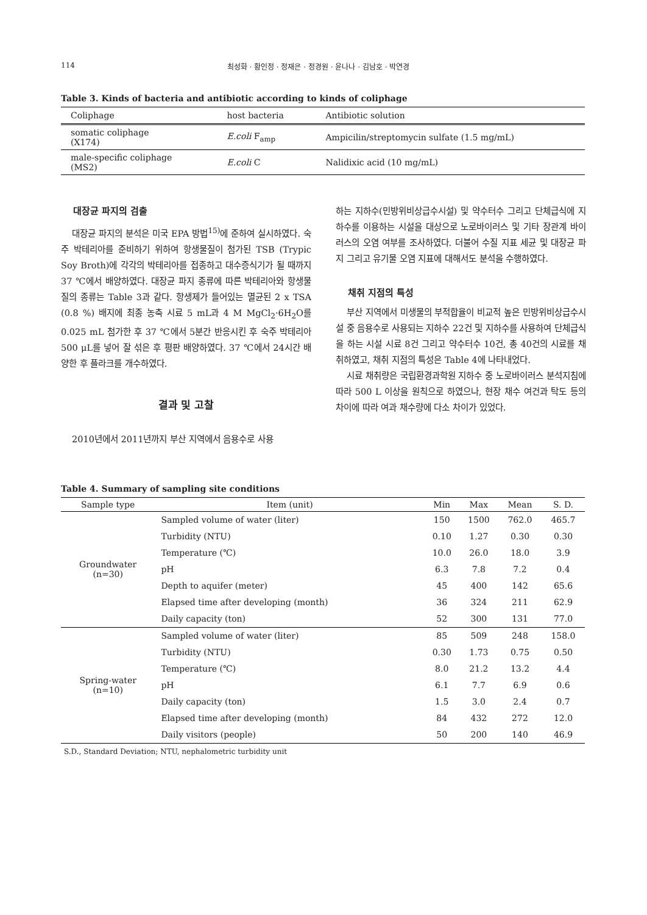114 최성화 · 황인정 · 정재은 · 정경원 · 윤나나 · 김남호 · 박연경
Table 3. Kinds of bacteria and antibiotic according to kinds of coliphage
| Coliphage | host bacteria | Antibiotic solution |
| --- | --- | --- |
| somatic coliphage (X174) | E.coli F<sub>amp</sub> | Ampicilin/streptomycin sulfate (1.5 mg/mL) |
| male-specific coliphage (MS2) | E.coli C | Nalidixic acid (10 mg/mL) |
대장균 파지의 검출
대장균 파지의 분석은 미국 EPA 방법<sup>15)</sup>에 준하여 실시하였다. 숙주 박테리아를 준비하기 위하여 항생물질이 첨가된 TSB (Trypic Soy Broth)에 각각의 박테리아를 접종하고 대수증식기가 될 때까지 37 ℃에서 배양하였다. 대장균 파지 종류에 따른 박테리아와 항생물질의 종류는 Table 3과 같다. 항생제가 들어있는 멸균된 2 x TSA (0.8 %) 배지에 최종 농축 시료 5 mL과 4 M MgCl<sub>2</sub>·6H<sub>2</sub>O를 0.025 mL 첨가한 후 37 ℃에서 5분간 반응시킨 후 숙주 박테리아 500 μL를 넣어 잘 섞은 후 평판 배양하였다. 37 ℃에서 24시간 배양한 후 플라크를 개수하였다.
결과 및 고찰
2010년에서 2011년까지 부산 지역에서 음용수로 사용
하는 지하수(민방위비상급수시설) 및 약수터수 그리고 단체급식에 지하수를 이용하는 시설을 대상으로 노로바이러스 및 기타 장관계 바이러스의 오염 여부를 조사하였다. 더불어 수질 지표 세균 및 대장균 파지 그리고 유기물 오염 지표에 대해서도 분석을 수행하였다.
채취 지점의 특성
부산 지역에서 미생물의 부적합율이 비교적 높은 민방위비상급수시설 중 음용수로 사용되는 지하수 22건 및 지하수를 사용하여 단체급식을 하는 시설 시료 8건 그리고 약수터수 10건, 총 40건의 시료를 채취하였고, 채취 지점의 특성은 Table 4에 나타내었다.
시료 채취량은 국립환경과학원 지하수 중 노로바이러스 분석지침에 따라 500 L 이상을 원칙으로 하였으나, 현장 채수 여건과 탁도 등의 차이에 따라 여과 채수량에 다소 차이가 있었다.
Table 4. Summary of sampling site conditions
| Sample type | Item (unit) | Min | Max | Mean | S. D. |
| --- | --- | --- | --- | --- | --- |
| Groundwater (n=30) | Sampled volume of water (liter) | 150 | 1500 | 762.0 | 465.7 |
| | Turbidity (NTU) | 0.10 | 1.27 | 0.30 | 0.30 |
| | Temperature (℃) | 10.0 | 26.0 | 18.0 | 3.9 |
| | pH | 6.3 | 7.8 | 7.2 | 0.4 |
| | Depth to aquifer (meter) | 45 | 400 | 142 | 65.6 |
| | Elapsed time after developing (month) | 36 | 324 | 211 | 62.9 |
| | Daily capacity (ton) | 52 | 300 | 131 | 77.0 |
| Spring-water (n=10) | Sampled volume of water (liter) | 85 | 509 | 248 | 158.0 |
| | Turbidity (NTU) | 0.30 | 1.73 | 0.75 | 0.50 |
| | Temperature (℃) | 8.0 | 21.2 | 13.2 | 4.4 |
| | pH | 6.1 | 7.7 | 6.9 | 0.6 |
| | Daily capacity (ton) | 1.5 | 3.0 | 2.4 | 0.7 |
| | Elapsed time after developing (month) | 84 | 432 | 272 | 12.0 |
| | Daily visitors (people) | 50 | 200 | 140 | 46.9 |
S.D., Standard Deviation; NTU, nephalometric turbidity unit